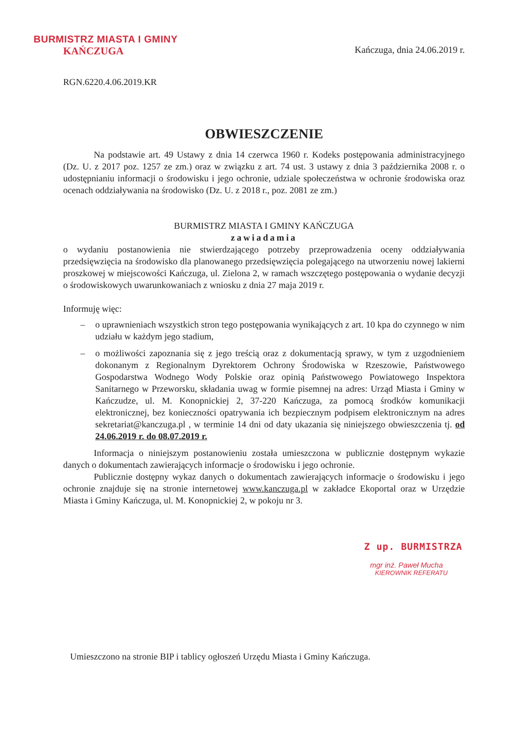BURMISTRZ MIASTA I GMINY
KAŃCZUGA
Kańczuga, dnia 24.06.2019 r.
RGN.6220.4.06.2019.KR
OBWIESZCZENIE
Na podstawie art. 49 Ustawy z dnia 14 czerwca 1960 r. Kodeks postępowania administracyjnego (Dz. U. z 2017 poz. 1257 ze zm.) oraz w związku z art. 74 ust. 3 ustawy z dnia 3 października 2008 r. o udostępnianiu informacji o środowisku i jego ochronie, udziale społeczeństwa w ochronie środowiska oraz ocenach oddziaływania na środowisko (Dz. U. z 2018 r., poz. 2081 ze zm.)
BURMISTRZ MIASTA I GMINY KAŃCZUGA
zawiadamia
o wydaniu postanowienia nie stwierdzającego potrzeby przeprowadzenia oceny oddziaływania przedsięwzięcia na środowisko dla planowanego przedsięwzięcia polegającego na utworzeniu nowej lakierni proszkowej w miejscowości Kańczuga, ul. Zielona 2, w ramach wszczętego postępowania o wydanie decyzji o środowiskowych uwarunkowaniach z wniosku z dnia 27 maja 2019 r.
Informuję więc:
– o uprawnieniach wszystkich stron tego postępowania wynikających z art. 10 kpa do czynnego w nim udziału w każdym jego stadium,
– o możliwości zapoznania się z jego treścią oraz z dokumentacją sprawy, w tym z uzgodnieniem dokonanym z Regionalnym Dyrektorem Ochrony Środowiska w Rzeszowie, Państwowego Gospodarstwa Wodnego Wody Polskie oraz opinią Państwowego Powiatowego Inspektora Sanitarnego w Przeworsku, składania uwag w formie pisemnej na adres: Urząd Miasta i Gminy w Kańczudze, ul. M. Konopnickiej 2, 37-220 Kańczuga, za pomocą środków komunikacji elektronicznej, bez konieczności opatrywania ich bezpiecznym podpisem elektronicznym na adres sekretariat@kanczuga.pl , w terminie 14 dni od daty ukazania się niniejszego obwieszczenia tj. od 24.06.2019 r. do 08.07.2019 r.
Informacja o niniejszym postanowieniu została umieszczona w publicznie dostępnym wykazie danych o dokumentach zawierających informacje o środowisku i jego ochronie.
Publicznie dostępny wykaz danych o dokumentach zawierających informacje o środowisku i jego ochronie znajduje się na stronie internetowej www.kanczuga.pl w zakładce Ekoportal oraz w Urzędzie Miasta i Gminy Kańczuga, ul. M. Konopnickiej 2, w pokoju nr 3.
Z up. BURMISTRZA
mgr inż. Paweł Mucha
KIEROWNIK REFERATU
Umieszczono na stronie BIP i tablicy ogłoszeń Urzędu Miasta i Gminy Kańczuga.